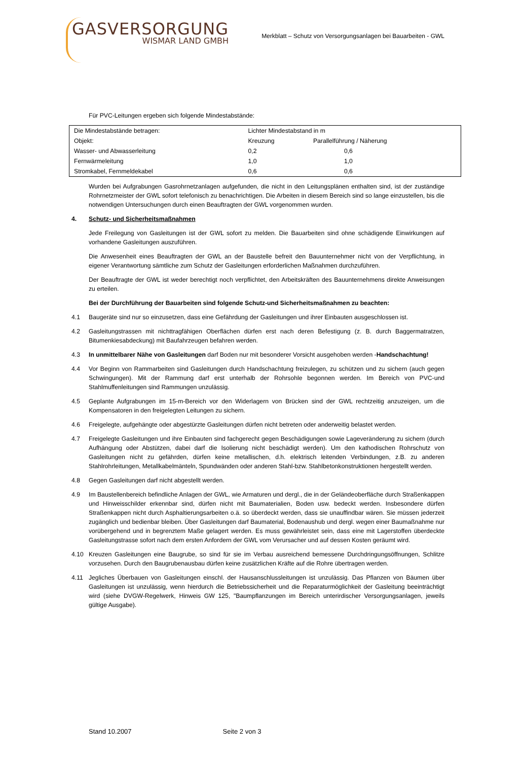GASVERSORGUNG
WISMAR LAND GMBH
Merkblatt – Schutz von Versorgungsanlagen bei Bauarbeiten - GWL
Für PVC-Leitungen ergeben sich folgende Mindestabstände:
| Die Mindestabstände betragen: | Lichter Mindestabstand in m | |
| Objekt: | Kreuzung | Parallelführung / Näherung |
| Wasser- und Abwasserleitung | 0,2 | 0,6 |
| Fernwärmeleitung | 1,0 | 1,0 |
| Stromkabel, Fernmeldekabel | 0,6 | 0,6 |
Wurden bei Aufgrabungen Gasrohrnetzanlagen aufgefunden, die nicht in den Leitungsplänen enthalten sind, ist der zuständige Rohrnetzmeister der GWL sofort telefonisch zu benachrichtigen. Die Arbeiten in diesem Bereich sind so lange einzustellen, bis die notwendigen Untersuchungen durch einen Beauftragten der GWL vorgenommen wurden.
4. Schutz- und Sicherheitsmaßnahmen
Jede Freilegung von Gasleitungen ist der GWL sofort zu melden. Die Bauarbeiten sind ohne schädigende Einwirkungen auf vorhandene Gasleitungen auszuführen.
Die Anwesenheit eines Beauftragten der GWL an der Baustelle befreit den Bauunternehmer nicht von der Verpflichtung, in eigener Verantwortung sämtliche zum Schutz der Gasleitungen erforderlichen Maßnahmen durchzuführen.
Der Beauftragte der GWL ist weder berechtigt noch verpflichtet, den Arbeitskräften des Bauunternehmens direkte Anweisungen zu erteilen.
Bei der Durchführung der Bauarbeiten sind folgende Schutz-und Sicherheitsmaßnahmen zu beachten:
4.1 Baugeräte sind nur so einzusetzen, dass eine Gefährdung der Gasleitungen und ihrer Einbauten ausgeschlossen ist.
4.2 Gasleitungstrassen mit nichttragfähigen Oberflächen dürfen erst nach deren Befestigung (z. B. durch Baggermatratzen, Bitumenkiesabdeckung) mit Baufahrzeugen befahren werden.
4.3 In unmittelbarer Nähe von Gasleitungen darf Boden nur mit besonderer Vorsicht ausgehoben werden -Handschachtung!
4.4 Vor Beginn von Rammarbeiten sind Gasleitungen durch Handschachtung freizulegen, zu schützen und zu sichern (auch gegen Schwingungen). Mit der Rammung darf erst unterhalb der Rohrsohle begonnen werden. Im Bereich von PVC-und Stahlmuffenleitungen sind Rammungen unzulässig.
4.5 Geplante Aufgrabungen im 15-m-Bereich vor den Widerlagern von Brücken sind der GWL rechtzeitig anzuzeigen, um die Kompensatoren in den freigelegten Leitungen zu sichern.
4.6 Freigelegte, aufgehängte oder abgestürzte Gasleitungen dürfen nicht betreten oder anderweitig belastet werden.
4.7 Freigelegte Gasleitungen und ihre Einbauten sind fachgerecht gegen Beschädigungen sowie Lageveränderung zu sichern (durch Aufhängung oder Abstützen, dabei darf die Isolierung nicht beschädigt werden). Um den kathodischen Rohrschutz von Gasleitungen nicht zu gefährden, dürfen keine metallischen, d.h. elektrisch leitenden Verbindungen, z.B. zu anderen Stahlrohrleitungen, Metallkabelmänteln, Spundwänden oder anderen Stahl-bzw. Stahlbetonkonstruktionen hergestellt werden.
4.8 Gegen Gasleitungen darf nicht abgestellt werden.
4.9 Im Baustellenbereich befindliche Anlagen der GWL, wie Armaturen und dergl., die in der Geländeoberfläche durch Straßenkappen und Hinweisschilder erkennbar sind, dürfen nicht mit Baumaterialien, Boden usw. bedeckt werden. Insbesondere dürfen Straßenkappen nicht durch Asphaltierungsarbeiten o.ä. so überdeckt werden, dass sie unauffindbar wären. Sie müssen jederzeit zugänglich und bedienbar bleiben. Über Gasleitungen darf Baumaterial, Bodenaushub und dergl. wegen einer Baumaßnahme nur vorübergehend und in begrenztem Maße gelagert werden. Es muss gewährleistet sein, dass eine mit Lagerstoffen überdeckte Gasleitungstrasse sofort nach dem ersten Anfordern der GWL vom Verursacher und auf dessen Kosten geräumt wird.
4.10 Kreuzen Gasleitungen eine Baugrube, so sind für sie im Verbau ausreichend bemessene Durchdringungsöffnungen, Schlitze vorzusehen. Durch den Baugrubenausbau dürfen keine zusätzlichen Kräfte auf die Rohre übertragen werden.
4.11 Jegliches Überbauen von Gasleitungen einschl. der Hausanschlussleitungen ist unzulässig. Das Pflanzen von Bäumen über Gasleitungen ist unzulässig, wenn hierdurch die Betriebssicherheit und die Reparaturmöglichkeit der Gasleitung beeinträchtigt wird (siehe DVGW-Regelwerk, Hinweis GW 125, "Baumpflanzungen im Bereich unterirdischer Versorgungsanlagen, jeweils gültige Ausgabe).
Stand 10.2007 Seite 2 von 3